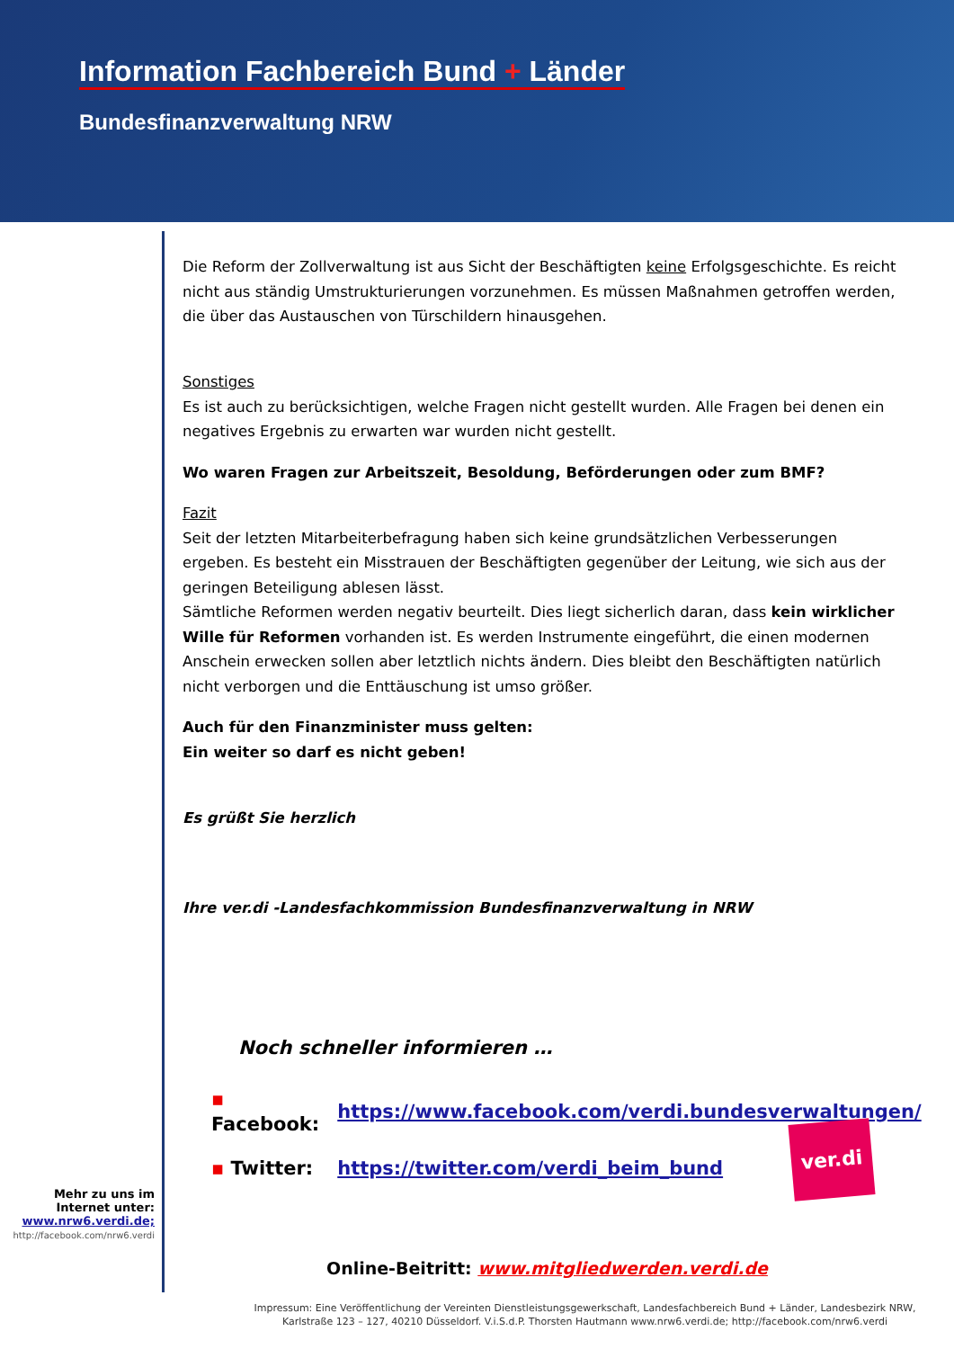Information Fachbereich Bund + Länder
Bundesfinanzverwaltung NRW
Mehr zu uns im
Internet unter:
www.nrw6.verdi.de;
http://facebook.com/nrw6.verdi
Die Reform der Zollverwaltung ist aus Sicht der Beschäftigten keine Erfolgsgeschichte. Es reicht nicht aus ständig Umstrukturierungen vorzunehmen. Es müssen Maßnahmen getroffen werden, die über das Austauschen von Türschildern hinausgehen.
Sonstiges
Es ist auch zu berücksichtigen, welche Fragen nicht gestellt wurden. Alle Fragen bei denen ein negatives Ergebnis zu erwarten war wurden nicht gestellt.
Wo waren Fragen zur Arbeitszeit, Besoldung, Beförderungen oder zum BMF?
Fazit
Seit der letzten Mitarbeiterbefragung haben sich keine grundsätzlichen Verbesserungen ergeben. Es besteht ein Misstrauen der Beschäftigten gegenüber der Leitung, wie sich aus der geringen Beteiligung ablesen lässt.
Sämtliche Reformen werden negativ beurteilt. Dies liegt sicherlich daran, dass kein wirklicher Wille für Reformen vorhanden ist. Es werden Instrumente eingeführt, die einen modernen Anschein erwecken sollen aber letztlich nichts ändern. Dies bleibt den Beschäftigten natürlich nicht verborgen und die Enttäuschung ist umso größer.
Auch für den Finanzminister muss gelten:
Ein weiter so darf es nicht geben!
Es grüßt Sie herzlich
Ihre ver.di -Landesfachkommission Bundesfinanzverwaltung in NRW
Noch schneller informieren …
| ▪ Facebook: | https://www.facebook.com/verdi.bundesverwaltungen/ |
| ▪ Twitter: | https://twitter.com/verdi_beim_bund |
ver.di
Online-Beitritt: www.mitgliedwerden.verdi.de
Impressum: Eine Veröffentlichung der Vereinten Dienstleistungsgewerkschaft, Landesfachbereich Bund + Länder, Landesbezirk NRW,
Karlstraße 123 – 127, 40210 Düsseldorf. V.i.S.d.P. Thorsten Hautmann www.nrw6.verdi.de; http://facebook.com/nrw6.verdi